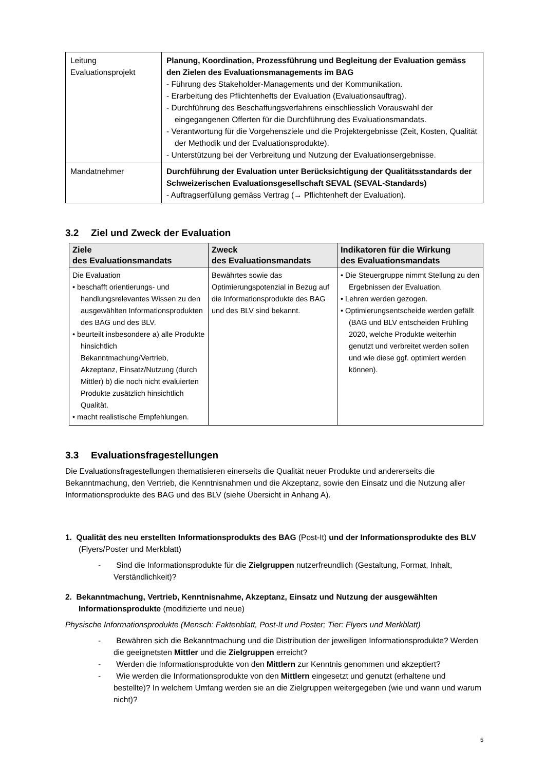| Leitung Evaluationsprojekt | Planung, Koordination, Prozessführung und Begleitung der Evaluation gemäss den Zielen des Evaluationsmanagements im BAG - Führung des Stakeholder-Managements und der Kommunikation. - Erarbeitung des Pflichtenhefts der Evaluation (Evaluationsauftrag). - Durchführung des Beschaffungsverfahrens einschliesslich Vorauswahl der eingegangenen Offerten für die Durchführung des Evaluationsmandats. - Verantwortung für die Vorgehensziele und die Projektergebnisse (Zeit, Kosten, Qualität der Methodik und der Evaluationsprodukte). - Unterstützung bei der Verbreitung und Nutzung der Evaluationsergebnisse. |
| Mandatnehmer | Durchführung der Evaluation unter Berücksichtigung der Qualitätsstandards der Schweizerischen Evaluationsgesellschaft SEVAL (SEVAL-Standards) - Auftragserfüllung gemäss Vertrag (→ Pflichtenheft der Evaluation). |
3.2 Ziel und Zweck der Evaluation
| Ziele des Evaluationsmandats | Zweck des Evaluationsmandats | Indikatoren für die Wirkung des Evaluationsmandats |
| --- | --- | --- |
| Die Evaluation • beschafft orientierungs- und handlungsrelevantes Wissen zu den ausgewählten Informationsprodukten des BAG und des BLV. • beurteilt insbesondere a) alle Produkte hinsichtlich Bekanntmachung/Vertrieb, Akzeptanz, Einsatz/Nutzung (durch Mittler) b) die noch nicht evaluierten Produkte zusätzlich hinsichtlich Qualität. • macht realistische Empfehlungen. | Bewährtes sowie das Optimierungspotenzial in Bezug auf die Informationsprodukte des BAG und des BLV sind bekannt. | • Die Steuergruppe nimmt Stellung zu den Ergebnissen der Evaluation. • Lehren werden gezogen. • Optimierungsentscheide werden gefällt (BAG und BLV entscheiden Frühling 2020, welche Produkte weiterhin genutzt und verbreitet werden sollen und wie diese ggf. optimiert werden können). |
3.3 Evaluationsfragestellungen
Die Evaluationsfragestellungen thematisieren einerseits die Qualität neuer Produkte und andererseits die Bekanntmachung, den Vertrieb, die Kenntnisnahmen und die Akzeptanz, sowie den Einsatz und die Nutzung aller Informationsprodukte des BAG und des BLV (siehe Übersicht in Anhang A).
1. Qualität des neu erstellten Informationsprodukts des BAG (Post-It) und der Informationsprodukte des BLV (Flyers/Poster und Merkblatt)
- Sind die Informationsprodukte für die Zielgruppen nutzerfreundlich (Gestaltung, Format, Inhalt, Verständlichkeit)?
2. Bekanntmachung, Vertrieb, Kenntnisnahme, Akzeptanz, Einsatz und Nutzung der ausgewählten Informationsprodukte (modifizierte und neue)
Physische Informationsprodukte (Mensch: Faktenblatt, Post-It und Poster; Tier: Flyers und Merkblatt)
- Bewähren sich die Bekanntmachung und die Distribution der jeweiligen Informationsprodukte? Werden die geeignetsten Mittler und die Zielgruppen erreicht?
- Werden die Informationsprodukte von den Mittlern zur Kenntnis genommen und akzeptiert?
- Wie werden die Informationsprodukte von den Mittlern eingesetzt und genutzt (erhaltene und bestellte)? In welchem Umfang werden sie an die Zielgruppen weitergegeben (wie und wann und warum nicht)?
5